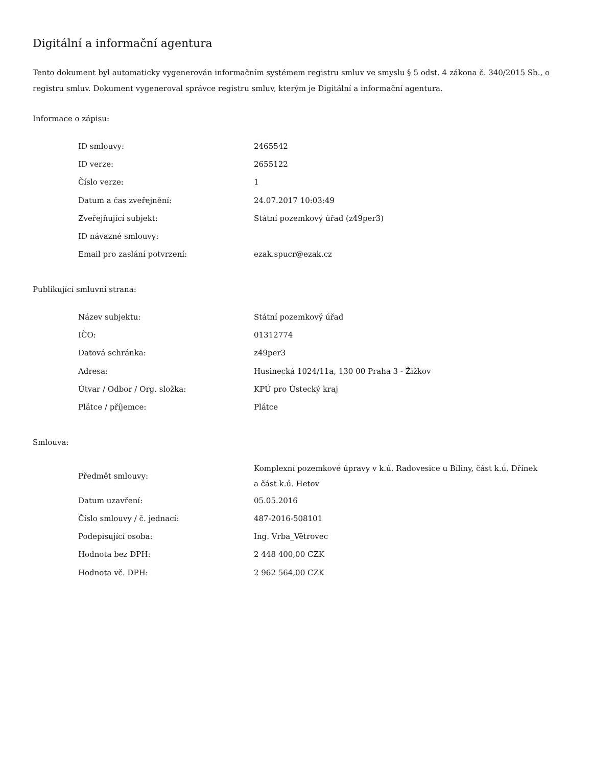Digitální a informační agentura
Tento dokument byl automaticky vygenerován informačním systémem registru smluv ve smyslu § 5 odst. 4 zákona č. 340/2015 Sb., o registru smluv. Dokument vygeneroval správce registru smluv, kterým je Digitální a informační agentura.
Informace o zápisu:
| ID smlouvy: | 2465542 |
| ID verze: | 2655122 |
| Číslo verze: | 1 |
| Datum a čas zveřejnění: | 24.07.2017 10:03:49 |
| Zveřejňující subjekt: | Státní pozemkový úřad (z49per3) |
| ID návazné smlouvy: | |
| Email pro zaslání potvrzení: | ezak.spucr@ezak.cz |
Publikující smluvní strana:
| Název subjektu: | Státní pozemkový úřad |
| IČO: | 01312774 |
| Datová schránka: | z49per3 |
| Adresa: | Husinecká 1024/11a, 130 00 Praha 3 - Žižkov |
| Útvar / Odbor / Org. složka: | KPÚ pro Ústecký kraj |
| Plátce / příjemce: | Plátce |
Smlouva:
| Předmět smlouvy: | Komplexní pozemkové úpravy v k.ú. Radovesice u Bíliny, část k.ú. Dřínek a část k.ú. Hetov |
| Datum uzavření: | 05.05.2016 |
| Číslo smlouvy / č. jednací: | 487-2016-508101 |
| Podepisující osoba: | Ing. Vrba_Větrovec |
| Hodnota bez DPH: | 2 448 400,00 CZK |
| Hodnota vč. DPH: | 2 962 564,00 CZK |